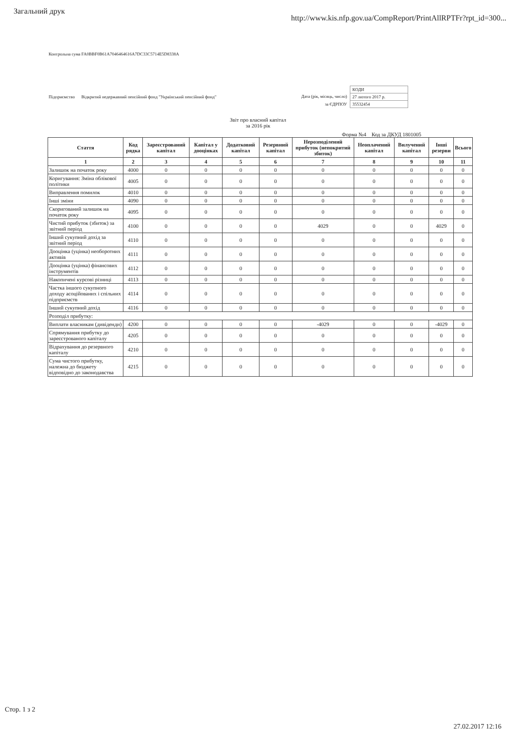Загальний друк
http://www.kis.nfp.gov.ua/CompReport/PrintAllRPTFr?rpt_id=300...
Контрольна сума FA0BBF0B61A7046464616A7DC33C5714E5D8338A
Підприємство Відкритий недержавний пенсійний фонд "Український пенсійний фонд"
Дата (рік, місяць, число)
за ЄДРПОУ
| КОДИ |
| 27 лютого 2017 р. |
| 35532454 |
Звіт про власний капітал
за 2016 рік
Форма №4 Код за ДКУД 1801005
| Стаття | Код рядка | Зареєстрований капітал | Капітал у дооцінках | Додатковий капітал | Резервний капітал | Нерозподілений прибуток (непокритий збиток) | Неоплачений капітал | Вилучений капітал | Інші резерви | Всього |
| --- | --- | --- | --- | --- | --- | --- | --- | --- | --- | --- |
| 1 | 2 | 3 | 4 | 5 | 6 | 7 | 8 | 9 | 10 | 11 |
| Залишок на початок року | 4000 | 0 | 0 | 0 | 0 | 0 | 0 | 0 | 0 | 0 |
| Коригування: Зміна облікової політики | 4005 | 0 | 0 | 0 | 0 | 0 | 0 | 0 | 0 | 0 |
| Виправлення помилок | 4010 | 0 | 0 | 0 | 0 | 0 | 0 | 0 | 0 | 0 |
| Інші зміни | 4090 | 0 | 0 | 0 | 0 | 0 | 0 | 0 | 0 | 0 |
| Скоригований залишок на початок року | 4095 | 0 | 0 | 0 | 0 | 0 | 0 | 0 | 0 | 0 |
| Чистий прибуток (збиток) за звітний період | 4100 | 0 | 0 | 0 | 0 | 4029 | 0 | 0 | 4029 | 0 |
| Інший сукупний дохід за звітний період | 4110 | 0 | 0 | 0 | 0 | 0 | 0 | 0 | 0 | 0 |
| Дооцінка (уцінка) необоротних активів | 4111 | 0 | 0 | 0 | 0 | 0 | 0 | 0 | 0 | 0 |
| Дооцінка (уцінка) фінансових інструментів | 4112 | 0 | 0 | 0 | 0 | 0 | 0 | 0 | 0 | 0 |
| Накопичені курсові різниці | 4113 | 0 | 0 | 0 | 0 | 0 | 0 | 0 | 0 | 0 |
| Частка іншого сукупного доходу асоційованих і спільних підприємств | 4114 | 0 | 0 | 0 | 0 | 0 | 0 | 0 | 0 | 0 |
| Інший сукупний дохід | 4116 | 0 | 0 | 0 | 0 | 0 | 0 | 0 | 0 | 0 |
| Розподіл прибутку: | | | | | | | | | | |
| Виплати власникам (дивіденди) | 4200 | 0 | 0 | 0 | 0 | -4029 | 0 | 0 | -4029 | 0 |
| Спрямування прибутку до зареєстрованого капіталу | 4205 | 0 | 0 | 0 | 0 | 0 | 0 | 0 | 0 | 0 |
| Відрахування до резервного капіталу | 4210 | 0 | 0 | 0 | 0 | 0 | 0 | 0 | 0 | 0 |
| Сума чистого прибутку, належна до бюджету відповідно до законодавства | 4215 | 0 | 0 | 0 | 0 | 0 | 0 | 0 | 0 | 0 |
Стор. 1 з 2
27.02.2017 12:16